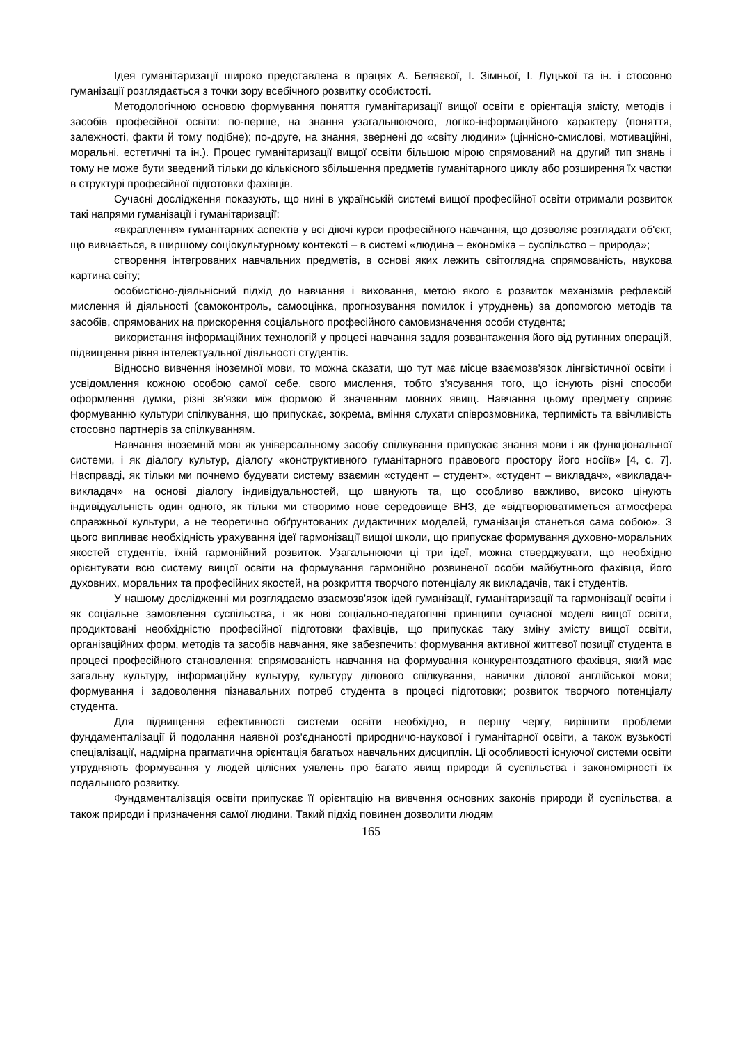Ідея гуманітаризації широко представлена в працях А. Беляєвої, І. Зімньої, І. Луцької та ін. і стосовно гуманізації розглядається з точки зору всебічного розвитку особистості.
Методологічною основою формування поняття гуманітаризації вищої освіти є орієнтація змісту, методів і засобів професійної освіти: по-перше, на знання узагальнюючого, логіко-інформаційного характеру (поняття, залежності, факти й тому подібне); по-друге, на знання, звернені до «світу людини» (ціннісно-смислові, мотиваційні, моральні, естетичні та ін.). Процес гуманітаризації вищої освіти більшою мірою спрямований на другий тип знань і тому не може бути зведений тільки до кількісного збільшення предметів гуманітарного циклу або розширення їх частки в структурі професійної підготовки фахівців.
Сучасні дослідження показують, що нині в українській системі вищої професійної освіти отримали розвиток такі напрями гуманізації і гуманітаризації:
«вкраплення» гуманітарних аспектів у всі діючі курси професійного навчання, що дозволяє розглядати об'єкт, що вивчається, в ширшому соціокультурному контексті – в системі «людина – економіка – суспільство – природа»;
створення інтегрованих навчальних предметів, в основі яких лежить світоглядна спрямованість, наукова картина світу;
особистісно-діяльнісний підхід до навчання і виховання, метою якого є розвиток механізмів рефлексій мислення й діяльності (самоконтроль, самооцінка, прогнозування помилок і утруднень) за допомогою методів та засобів, спрямованих на прискорення соціального професійного самовизначення особи студента;
використання інформаційних технологій у процесі навчання задля розвантаження його від рутинних операцій, підвищення рівня інтелектуальної діяльності студентів.
Відносно вивчення іноземної мови, то можна сказати, що тут має місце взаємозв'язок лінгвістичної освіти і усвідомлення кожною особою самої себе, свого мислення, тобто з'ясування того, що існують різні способи оформлення думки, різні зв'язки між формою й значенням мовних явищ. Навчання цьому предмету сприяє формуванню культури спілкування, що припускає, зокрема, вміння слухати співрозмовника, терпимість та ввічливість стосовно партнерів за спілкуванням.
Навчання іноземній мові як універсальному засобу спілкування припускає знання мови і як функціональної системи, і як діалогу культур, діалогу «конструктивного гуманітарного правового простору його носіїв» [4, с. 7]. Насправді, як тільки ми почнемо будувати систему взаємин «студент – студент», «студент – викладач», «викладач-викладач» на основі діалогу індивідуальностей, що шанують та, що особливо важливо, високо цінують індивідуальність один одного, як тільки ми створимо нове середовище ВНЗ, де «відтворюватиметься атмосфера справжньої культури, а не теоретично обґрунтованих дидактичних моделей, гуманізація станеться сама собою». З цього випливає необхідність урахування ідеї гармонізації вищої школи, що припускає формування духовно-моральних якостей студентів, їхній гармонійний розвиток. Узагальнюючи ці три ідеї, можна стверджувати, що необхідно орієнтувати всю систему вищої освіти на формування гармонійно розвиненої особи майбутнього фахівця, його духовних, моральних та професійних якостей, на розкриття творчого потенціалу як викладачів, так і студентів.
У нашому дослідженні ми розглядаємо взаємозв'язок ідей гуманізації, гуманітаризації та гармонізації освіти і як соціальне замовлення суспільства, і як нові соціально-педагогічні принципи сучасної моделі вищої освіти, продиктовані необхідністю професійної підготовки фахівців, що припускає таку зміну змісту вищої освіти, організаційних форм, методів та засобів навчання, яке забезпечить: формування активної життєвої позиції студента в процесі професійного становлення; спрямованість навчання на формування конкурентоздатного фахівця, який має загальну культуру, інформаційну культуру, культуру ділового спілкування, навички ділової англійської мови; формування і задоволення пізнавальних потреб студента в процесі підготовки; розвиток творчого потенціалу студента.
Для підвищення ефективності системи освіти необхідно, в першу чергу, вирішити проблеми фундаменталізації й подолання наявної роз'єднаності природничо-наукової і гуманітарної освіти, а також вузькості спеціалізації, надмірна прагматична орієнтація багатьох навчальних дисциплін. Ці особливості існуючої системи освіти утрудняють формування у людей цілісних уявлень про багато явищ природи й суспільства і закономірності їх подальшого розвитку.
Фундаменталізація освіти припускає її орієнтацію на вивчення основних законів природи й суспільства, а також природи і призначення самої людини. Такий підхід повинен дозволити людям
165